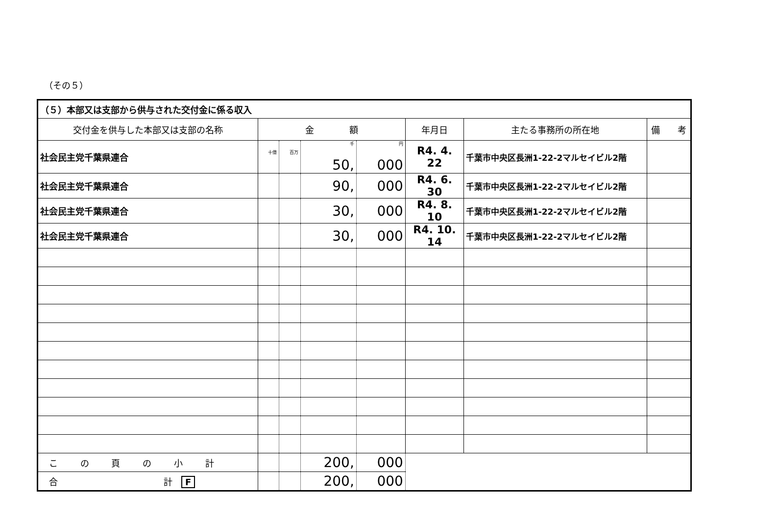（その５）
| （５）本部又は支部から供与された交付金に係る収入 | | | | | | | |
| 交付金を供与した本部又は支部の名称 | 金 額 | | | | 年月日 | 主たる事務所の所在地 | 備 考 |
| 社会民主党千葉県連合 | 十億 | 百万 | 千 50, | 円 000 | R4. 4. 22 | 千葉市中央区長洲1-22-2マルセイビル2階 | |
| 社会民主党千葉県連合 | | | 90, | 000 | R4. 6. 30 | 千葉市中央区長洲1-22-2マルセイビル2階 | |
| 社会民主党千葉県連合 | | | 30, | 000 | R4. 8. 10 | 千葉市中央区長洲1-22-2マルセイビル2階 | |
| 社会民主党千葉県連合 | | | 30, | 000 | R4. 10. 14 | 千葉市中央区長洲1-22-2マルセイビル2階 | |
| こ の 頁 の 小 計 | | | 200, | 000 | | | |
| 合 計 F | | | 200, | 000 | | | |